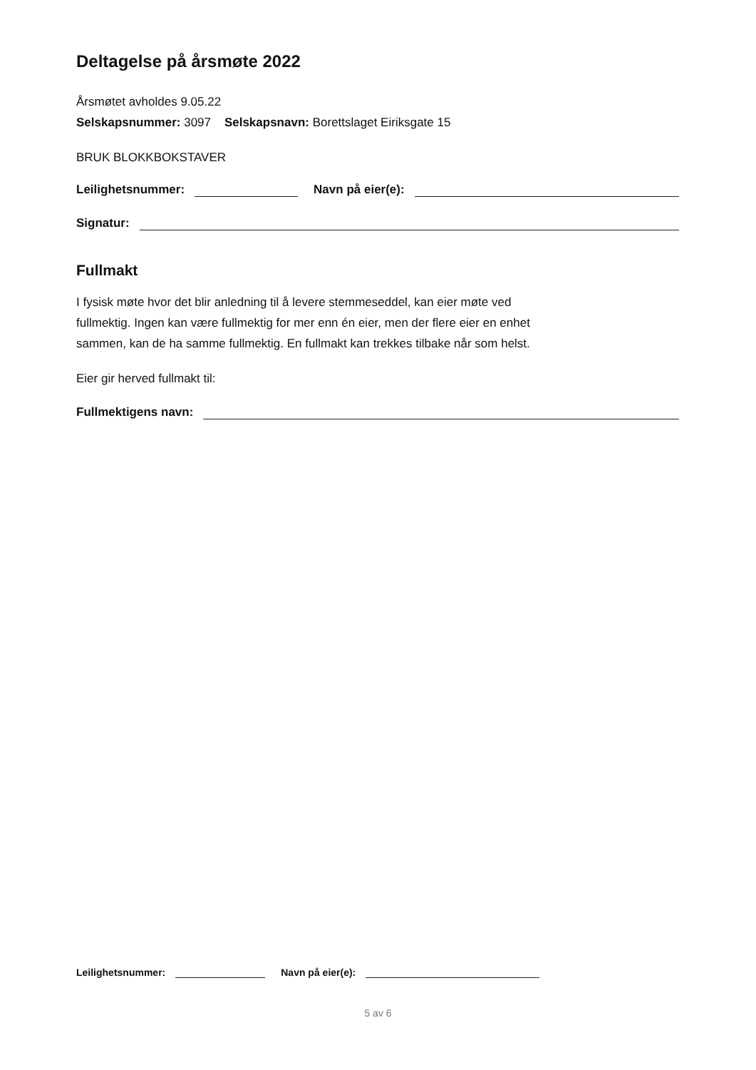Deltagelse på årsmøte 2022
Årsmøtet avholdes 9.05.22
Selskapsnummer: 3097 Selskapsnavn: Borettslaget Eiriksgate 15
BRUK BLOKKBOKSTAVER
Leilighetsnummer:
Navn på eier(e):
Signatur:
Fullmakt
I fysisk møte hvor det blir anledning til å levere stemmeseddel, kan eier møte ved
fullmektig. Ingen kan være fullmektig for mer enn én eier, men der flere eier en enhet
sammen, kan de ha samme fullmektig. En fullmakt kan trekkes tilbake når som helst.
Eier gir herved fullmakt til:
Fullmektigens navn:
Leilighetsnummer:
Navn på eier(e):
5 av 6